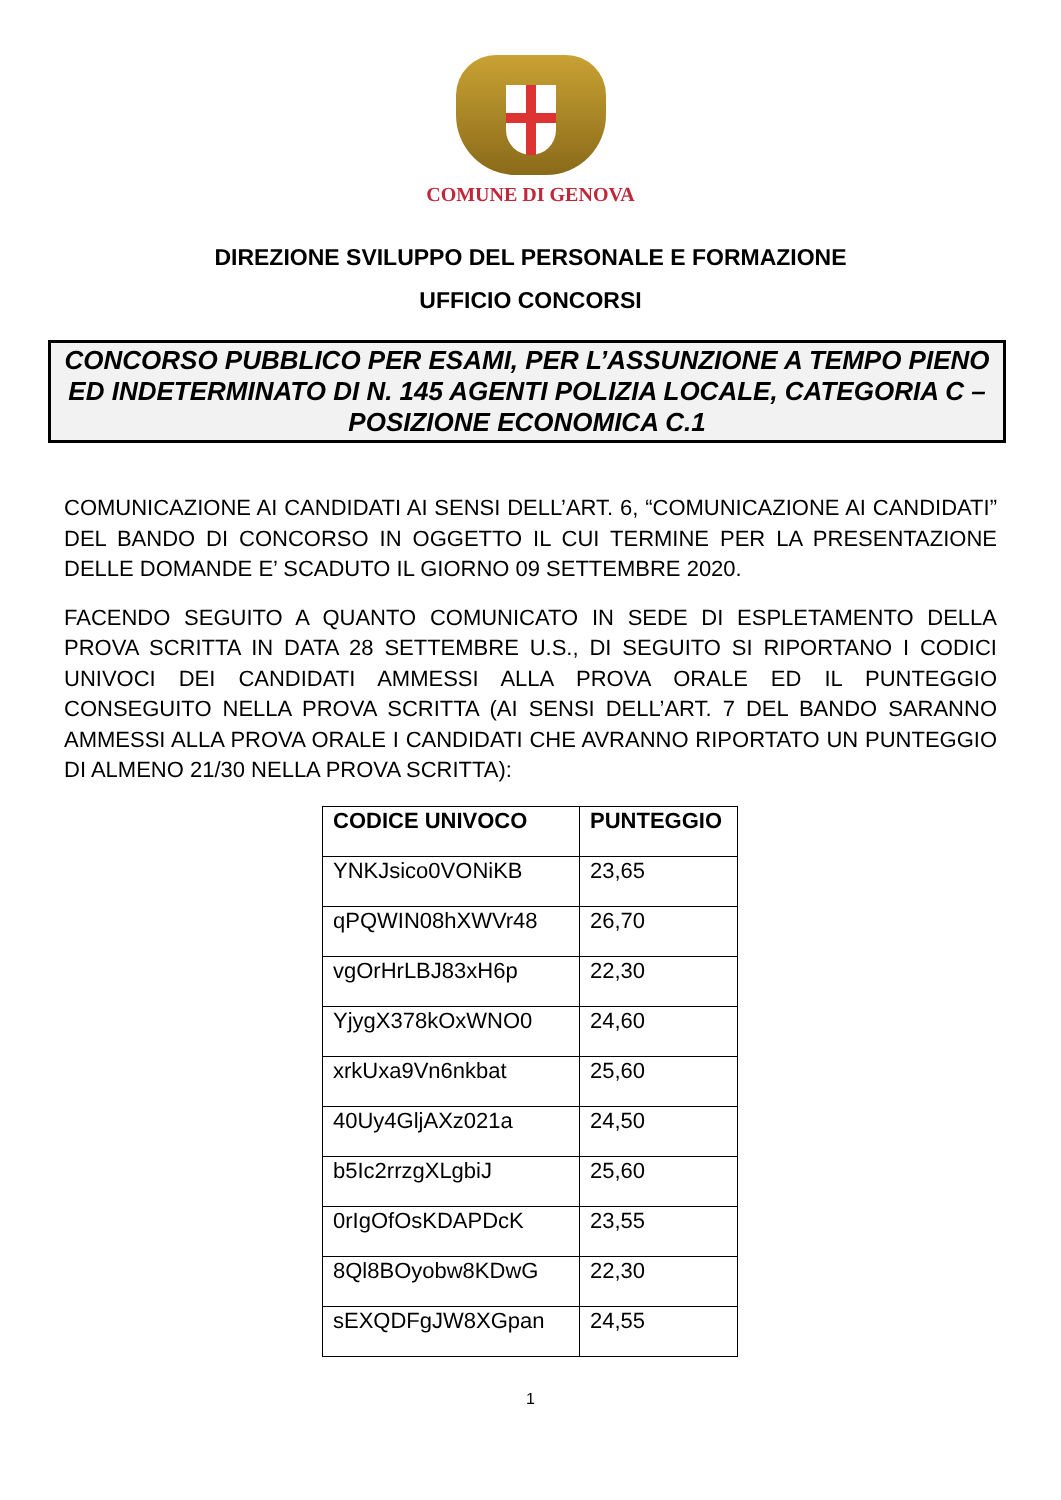COMUNE DI GENOVA
DIREZIONE SVILUPPO DEL PERSONALE E FORMAZIONE
UFFICIO CONCORSI
CONCORSO PUBBLICO PER ESAMI, PER L’ASSUNZIONE A TEMPO PIENO ED INDETERMINATO DI N. 145 AGENTI POLIZIA LOCALE, CATEGORIA C – POSIZIONE ECONOMICA C.1
COMUNICAZIONE AI CANDIDATI AI SENSI DELL’ART. 6, “COMUNICAZIONE AI CANDIDATI” DEL BANDO DI CONCORSO IN OGGETTO IL CUI TERMINE PER LA PRESENTAZIONE DELLE DOMANDE E’ SCADUTO IL GIORNO 09 SETTEMBRE 2020.
FACENDO SEGUITO A QUANTO COMUNICATO IN SEDE DI ESPLETAMENTO DELLA PROVA SCRITTA IN DATA 28 SETTEMBRE U.S., DI SEGUITO SI RIPORTANO I CODICI UNIVOCI DEI CANDIDATI AMMESSI ALLA PROVA ORALE ED IL PUNTEGGIO CONSEGUITO NELLA PROVA SCRITTA (AI SENSI DELL’ART. 7 DEL BANDO SARANNO AMMESSI ALLA PROVA ORALE I CANDIDATI CHE AVRANNO RIPORTATO UN PUNTEGGIO DI ALMENO 21/30 NELLA PROVA SCRITTA):
| CODICE UNIVOCO | PUNTEGGIO |
| --- | --- |
| YNKJsico0VONiKB | 23,65 |
| qPQWIN08hXWVr48 | 26,70 |
| vgOrHrLBJ83xH6p | 22,30 |
| YjygX378kOxWNO0 | 24,60 |
| xrkUxa9Vn6nkbat | 25,60 |
| 40Uy4GljAXz021a | 24,50 |
| b5Ic2rrzgXLgbiJ | 25,60 |
| 0rIgOfOsKDAPDcK | 23,55 |
| 8Ql8BOyobw8KDwG | 22,30 |
| sEXQDFgJW8XGpan | 24,55 |
1